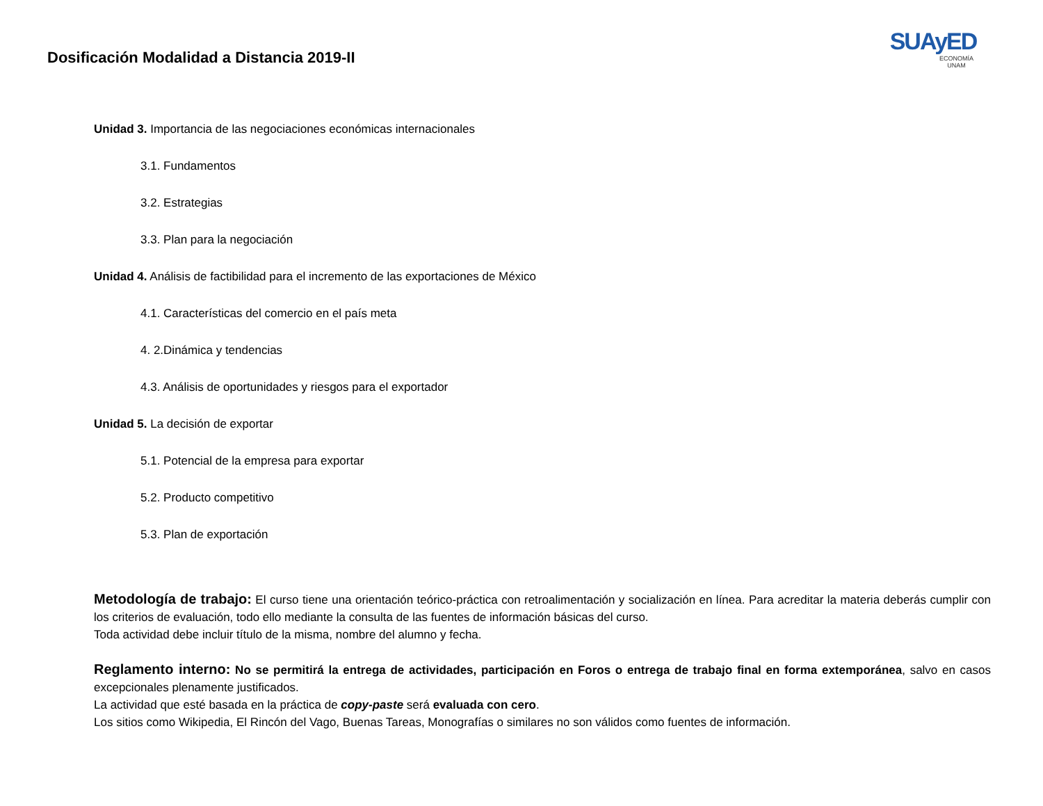Dosificación Modalidad a Distancia 2019-II
SUAyED
ECONOMÍA UNAM
Unidad 3. Importancia de las negociaciones económicas internacionales
3.1. Fundamentos
3.2. Estrategias
3.3. Plan para la negociación
Unidad 4. Análisis de factibilidad para el incremento de las exportaciones de México
4.1. Características del comercio en el país meta
4. 2.Dinámica y tendencias
4.3. Análisis de oportunidades y riesgos para el exportador
Unidad 5. La decisión de exportar
5.1. Potencial de la empresa para exportar
5.2. Producto competitivo
5.3. Plan de exportación
Metodología de trabajo: El curso tiene una orientación teórico-práctica con retroalimentación y socialización en línea. Para acreditar la materia deberás cumplir con los criterios de evaluación, todo ello mediante la consulta de las fuentes de información básicas del curso.
Toda actividad debe incluir título de la misma, nombre del alumno y fecha.
Reglamento interno: No se permitirá la entrega de actividades, participación en Foros o entrega de trabajo final en forma extemporánea, salvo en casos excepcionales plenamente justificados.
La actividad que esté basada en la práctica de copy-paste será evaluada con cero.
Los sitios como Wikipedia, El Rincón del Vago, Buenas Tareas, Monografías o similares no son válidos como fuentes de información.